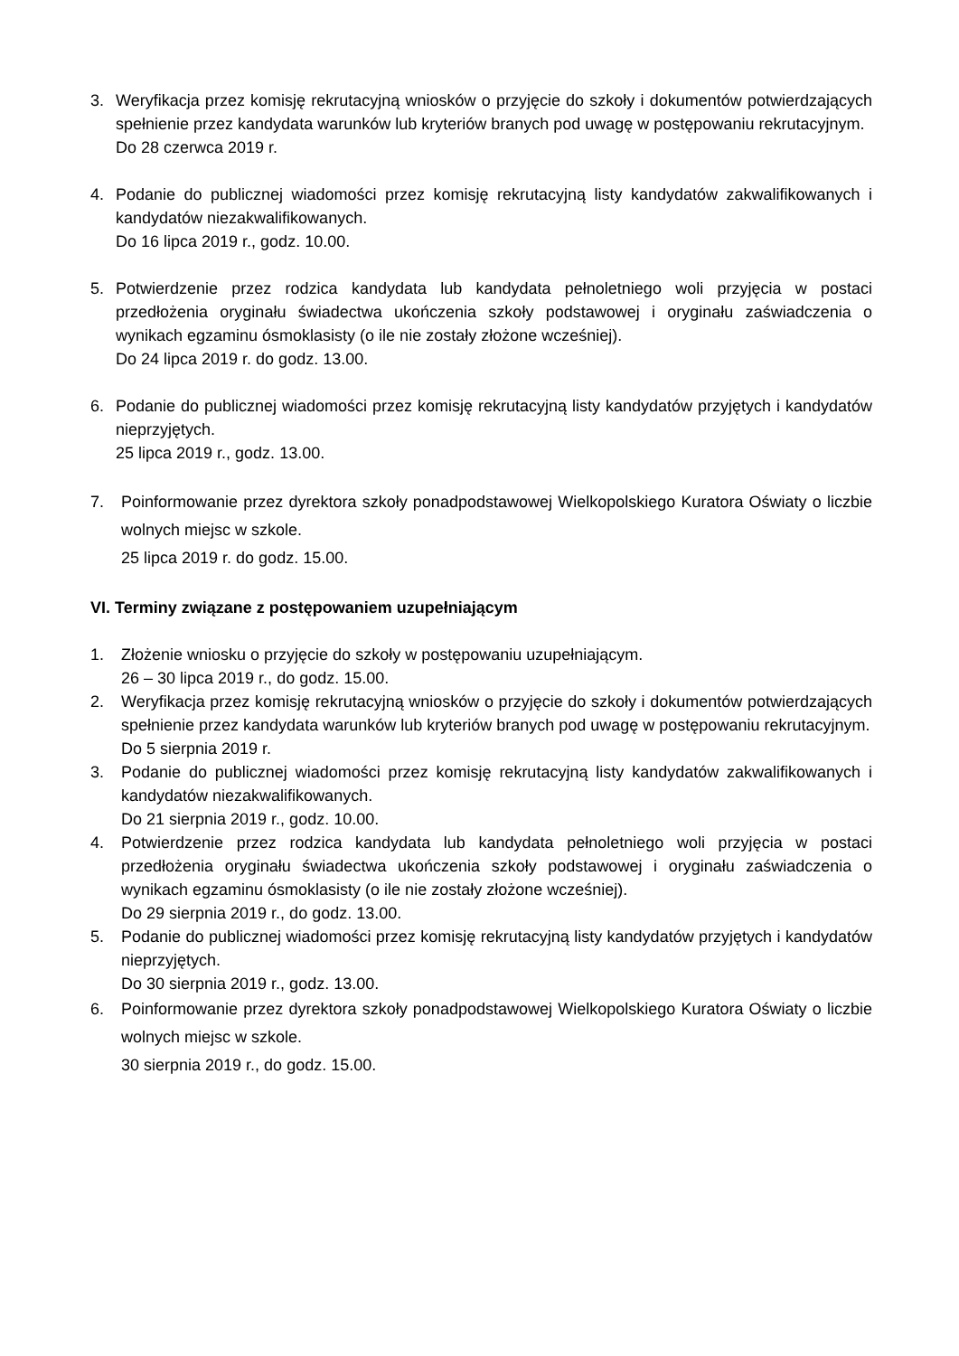3. Weryfikacja przez komisję rekrutacyjną wniosków o przyjęcie do szkoły i dokumentów potwierdzających spełnienie przez kandydata warunków lub kryteriów branych pod uwagę w postępowaniu rekrutacyjnym.
Do 28 czerwca 2019 r.
4. Podanie do publicznej wiadomości przez komisję rekrutacyjną listy kandydatów zakwalifikowanych i kandydatów niezakwalifikowanych.
Do 16 lipca 2019 r., godz. 10.00.
5. Potwierdzenie przez rodzica kandydata lub kandydata pełnoletniego woli przyjęcia w postaci przedłożenia oryginału świadectwa ukończenia szkoły podstawowej i oryginału zaświadczenia o wynikach egzaminu ósmoklasisty (o ile nie zostały złożone wcześniej).
Do 24 lipca 2019 r. do godz. 13.00.
6. Podanie do publicznej wiadomości przez komisję rekrutacyjną listy kandydatów przyjętych i kandydatów nieprzyjętych.
25 lipca 2019 r., godz. 13.00.
7. Poinformowanie przez dyrektora szkoły ponadpodstawowej Wielkopolskiego Kuratora Oświaty o liczbie wolnych miejsc w szkole.
25 lipca 2019 r. do godz. 15.00.
VI. Terminy związane z postępowaniem uzupełniającym
1. Złożenie wniosku o przyjęcie do szkoły w postępowaniu uzupełniającym.
26 – 30 lipca 2019 r., do godz. 15.00.
2. Weryfikacja przez komisję rekrutacyjną wniosków o przyjęcie do szkoły i dokumentów potwierdzających spełnienie przez kandydata warunków lub kryteriów branych pod uwagę w postępowaniu rekrutacyjnym.
Do 5 sierpnia 2019 r.
3. Podanie do publicznej wiadomości przez komisję rekrutacyjną listy kandydatów zakwalifikowanych i kandydatów niezakwalifikowanych.
Do 21 sierpnia 2019 r., godz. 10.00.
4. Potwierdzenie przez rodzica kandydata lub kandydata pełnoletniego woli przyjęcia w postaci przedłożenia oryginału świadectwa ukończenia szkoły podstawowej i oryginału zaświadczenia o wynikach egzaminu ósmoklasisty (o ile nie zostały złożone wcześniej).
Do 29 sierpnia 2019 r., do godz. 13.00.
5. Podanie do publicznej wiadomości przez komisję rekrutacyjną listy kandydatów przyjętych i kandydatów nieprzyjętych.
Do 30 sierpnia 2019 r., godz. 13.00.
6. Poinformowanie przez dyrektora szkoły ponadpodstawowej Wielkopolskiego Kuratora Oświaty o liczbie wolnych miejsc w szkole.
30 sierpnia 2019 r., do godz. 15.00.